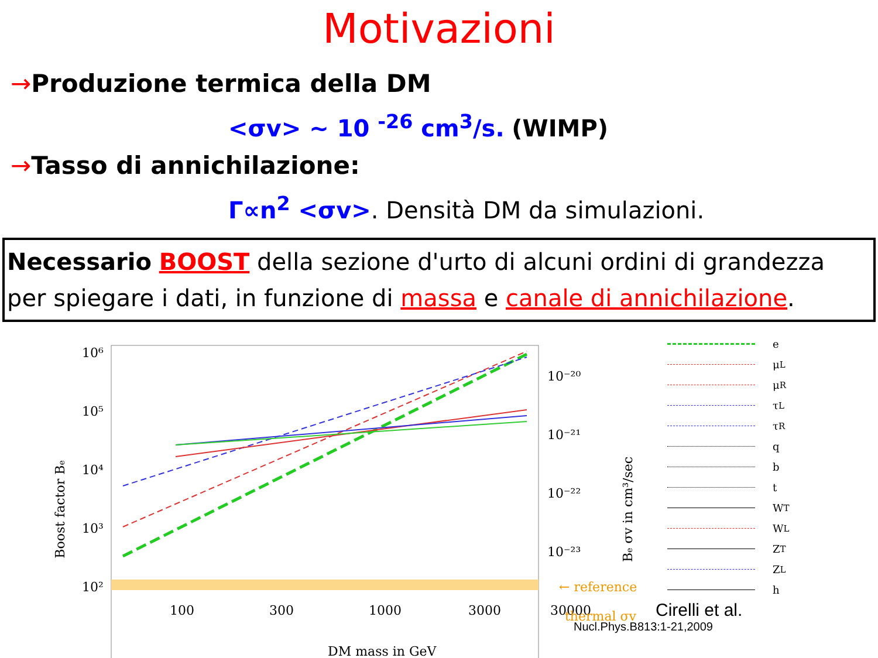Motivazioni
→Produzione termica della DM
<σv> ~ 10 <sup>-26</sup> cm<sup>3</sup>/s. (WIMP)
→Tasso di annichilazione:
Γ∝n<sup>2</sup> <σv>. Densità DM da simulazioni.
Necessario BOOST della sezione d'urto di alcuni ordini di grandezza per spiegare i dati, in funzione di massa e canale di annichilazione.
Boost factor Be
10⁶
10⁵
10⁴
10³
10²
100
300
1000
3000
30000
DM mass in GeV
10⁻²⁰
10⁻²¹
10⁻²²
10⁻²³
Be σv in cm³/sec
← reference
thermal σv
e
μ<sub>L</sub>
μ<sub>R</sub>
τ<sub>L</sub>
τ<sub>R</sub>
q
b
t
W<sub>T</sub>
W<sub>L</sub>
Z<sub>T</sub>
Z<sub>L</sub>
h
Cirelli et al.
Nucl.Phys.B813:1-21,2009